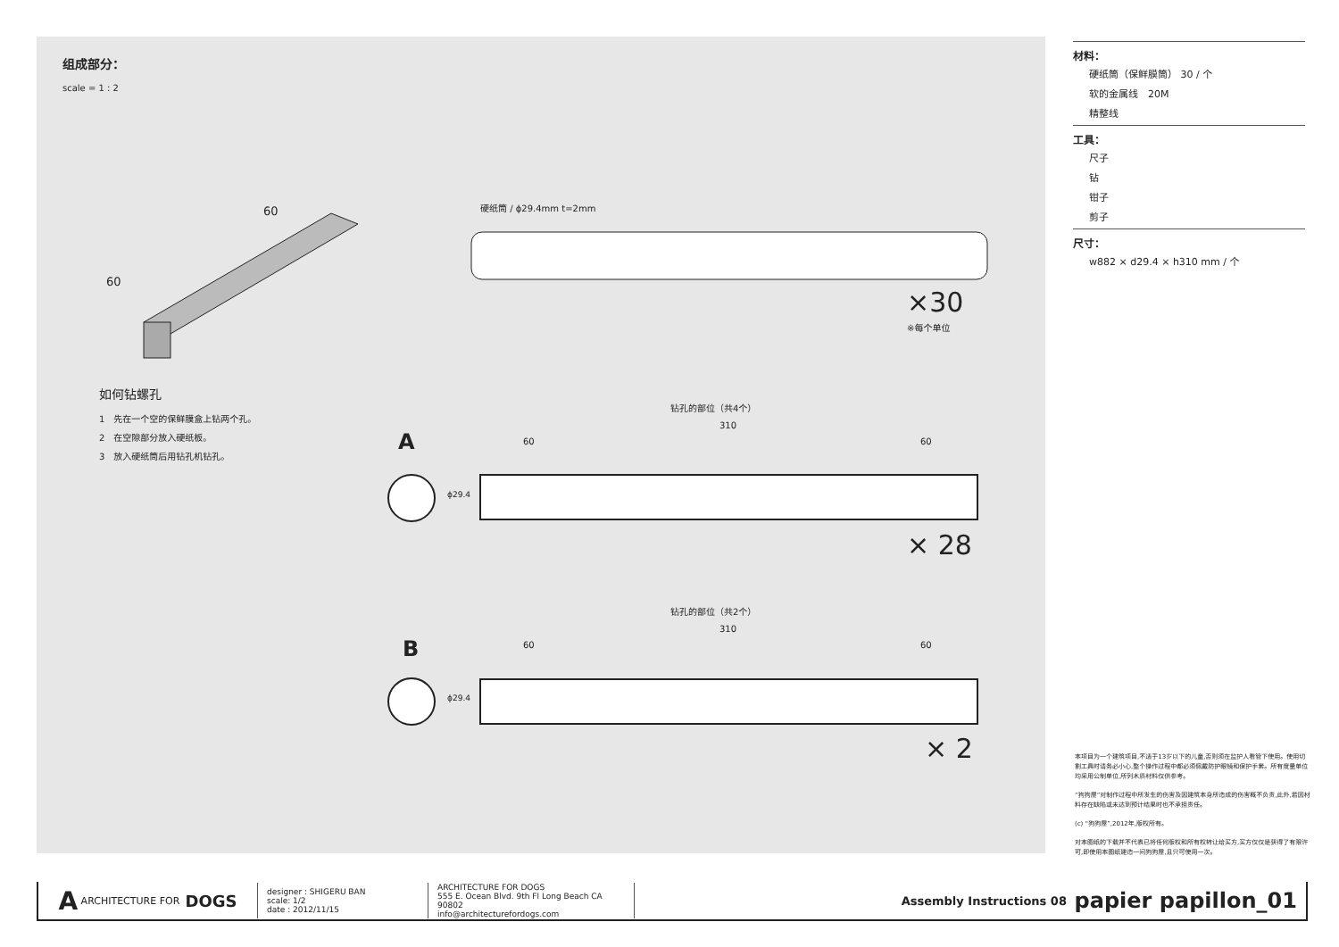组成部分：
scale = 1 : 2
如何钻螺孔
1　先在一个空的保鲜膜盒上钻两个孔。
2　在空隙部分放入硬纸板。
3　放入硬纸筒后用钻孔机钻孔。
硬纸筒 / ϕ29.4mm t=2mm
60
60
×30
※每个单位
钻孔的部位（共4个）
A
310
60 60
ϕ29.4
× 28
钻孔的部位（共2个）
B
310
60 60
ϕ29.4
× 2
材料：
硬纸筒（保鲜膜筒） 30 / 个
软的金属线　20M
精整线
工具：
尺子
钻
钳子
剪子
尺寸：
w882 × d29.4 × h310 mm / 个
本项目为一个建筑项目,不适于13岁以下的儿童,否则须在监护人看管下使用。使用切割工具时请务必小心,整个操作过程中都必须佩戴防护眼镜和保护手套。所有度量单位均采用公制单位,所列木质材料仅供参考。
“狗狗屋”对制作过程中所发生的伤害及因建筑本身所造成的伤害概不负责,此外,若因材料存在缺陷或未达到预计结果时也不承担责任。
(c) “狗狗屋”,2012年,版权所有。
对本图纸的下载并不代表已将任何版权和所有权转让给买方,买方仅仅是获得了有限许可,即使用本图纸建造一间狗狗屋,且只可使用一次。
A ARCHITECTURE FOR DOGS
designer : SHIGERU BAN
scale: 1/2
date : 2012/11/15
ARCHITECTURE FOR DOGS
555 E. Ocean Blvd. 9th Fl Long Beach CA 90802
info@architecturefordogs.com
Assembly Instructions 08 papier papillon_01